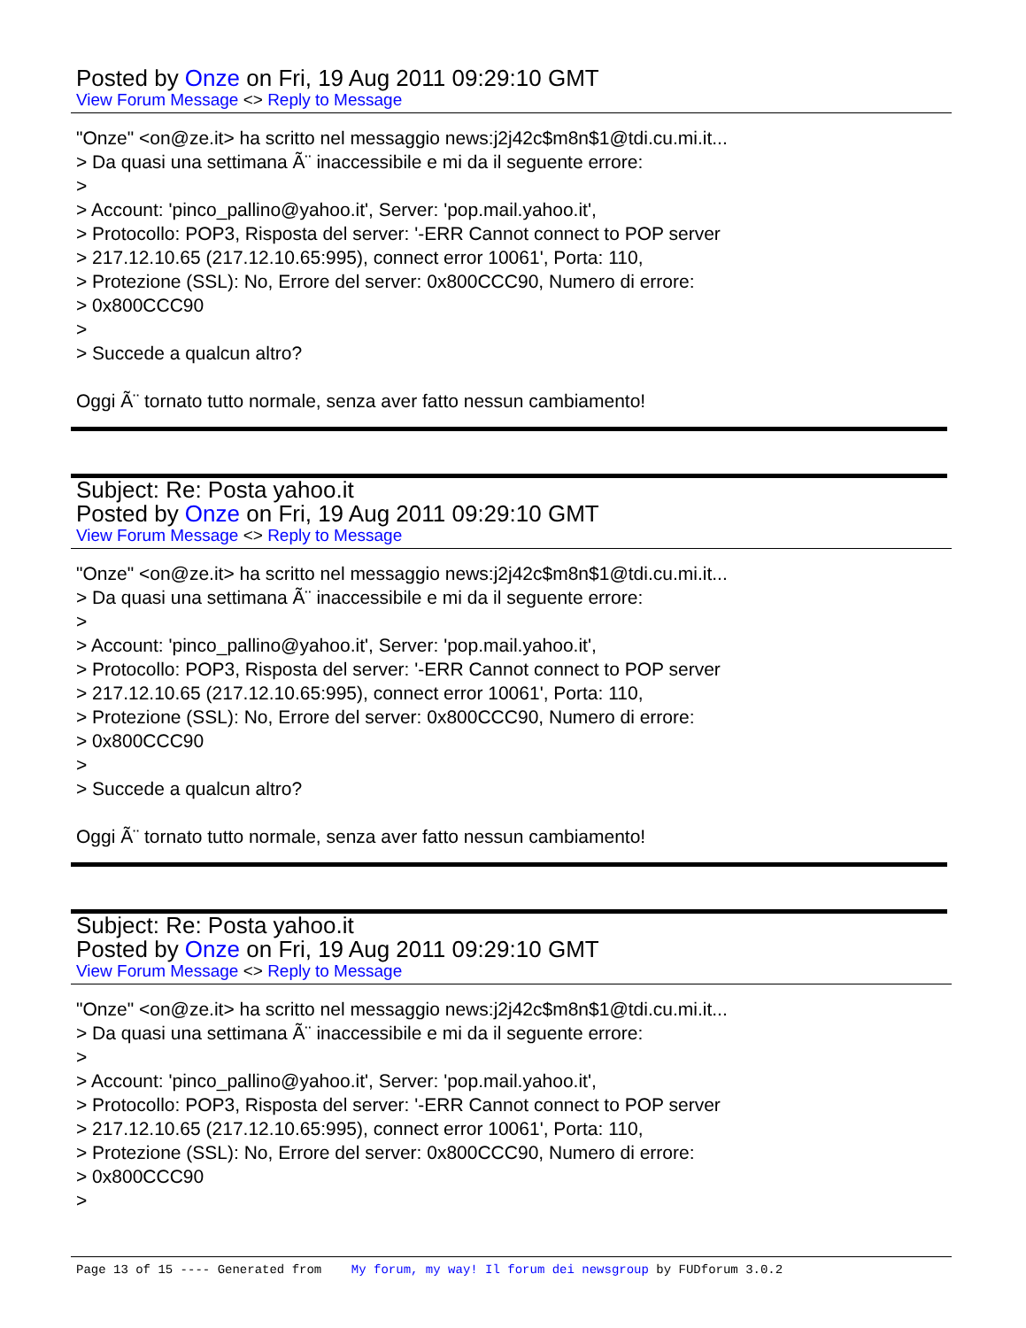Posted by Onze on Fri, 19 Aug 2011 09:29:10 GMT
View Forum Message <> Reply to Message
"Onze" <on@ze.it> ha scritto nel messaggio news:j2j42c$m8n$1@tdi.cu.mi.it...
> Da quasi una settimana Ã¨ inaccessibile e mi da il seguente errore:
>
> Account: 'pinco_pallino@yahoo.it', Server: 'pop.mail.yahoo.it',
> Protocollo: POP3, Risposta del server: '-ERR Cannot connect to POP server
> 217.12.10.65 (217.12.10.65:995), connect error 10061', Porta: 110,
> Protezione (SSL): No, Errore del server: 0x800CCC90, Numero di errore:
> 0x800CCC90
>
> Succede a qualcun altro?
Oggi Ã¨ tornato tutto normale, senza aver fatto nessun cambiamento!
Subject: Re: Posta yahoo.it
Posted by Onze on Fri, 19 Aug 2011 09:29:10 GMT
View Forum Message <> Reply to Message
"Onze" <on@ze.it> ha scritto nel messaggio news:j2j42c$m8n$1@tdi.cu.mi.it...
> Da quasi una settimana Ã¨ inaccessibile e mi da il seguente errore:
>
> Account: 'pinco_pallino@yahoo.it', Server: 'pop.mail.yahoo.it',
> Protocollo: POP3, Risposta del server: '-ERR Cannot connect to POP server
> 217.12.10.65 (217.12.10.65:995), connect error 10061', Porta: 110,
> Protezione (SSL): No, Errore del server: 0x800CCC90, Numero di errore:
> 0x800CCC90
>
> Succede a qualcun altro?
Oggi Ã¨ tornato tutto normale, senza aver fatto nessun cambiamento!
Subject: Re: Posta yahoo.it
Posted by Onze on Fri, 19 Aug 2011 09:29:10 GMT
View Forum Message <> Reply to Message
"Onze" <on@ze.it> ha scritto nel messaggio news:j2j42c$m8n$1@tdi.cu.mi.it...
> Da quasi una settimana Ã¨ inaccessibile e mi da il seguente errore:
>
> Account: 'pinco_pallino@yahoo.it', Server: 'pop.mail.yahoo.it',
> Protocollo: POP3, Risposta del server: '-ERR Cannot connect to POP server
> 217.12.10.65 (217.12.10.65:995), connect error 10061', Porta: 110,
> Protezione (SSL): No, Errore del server: 0x800CCC90, Numero di errore:
> 0x800CCC90
>
Page 13 of 15 ---- Generated from My forum, my way! Il forum dei newsgroup by FUDforum 3.0.2